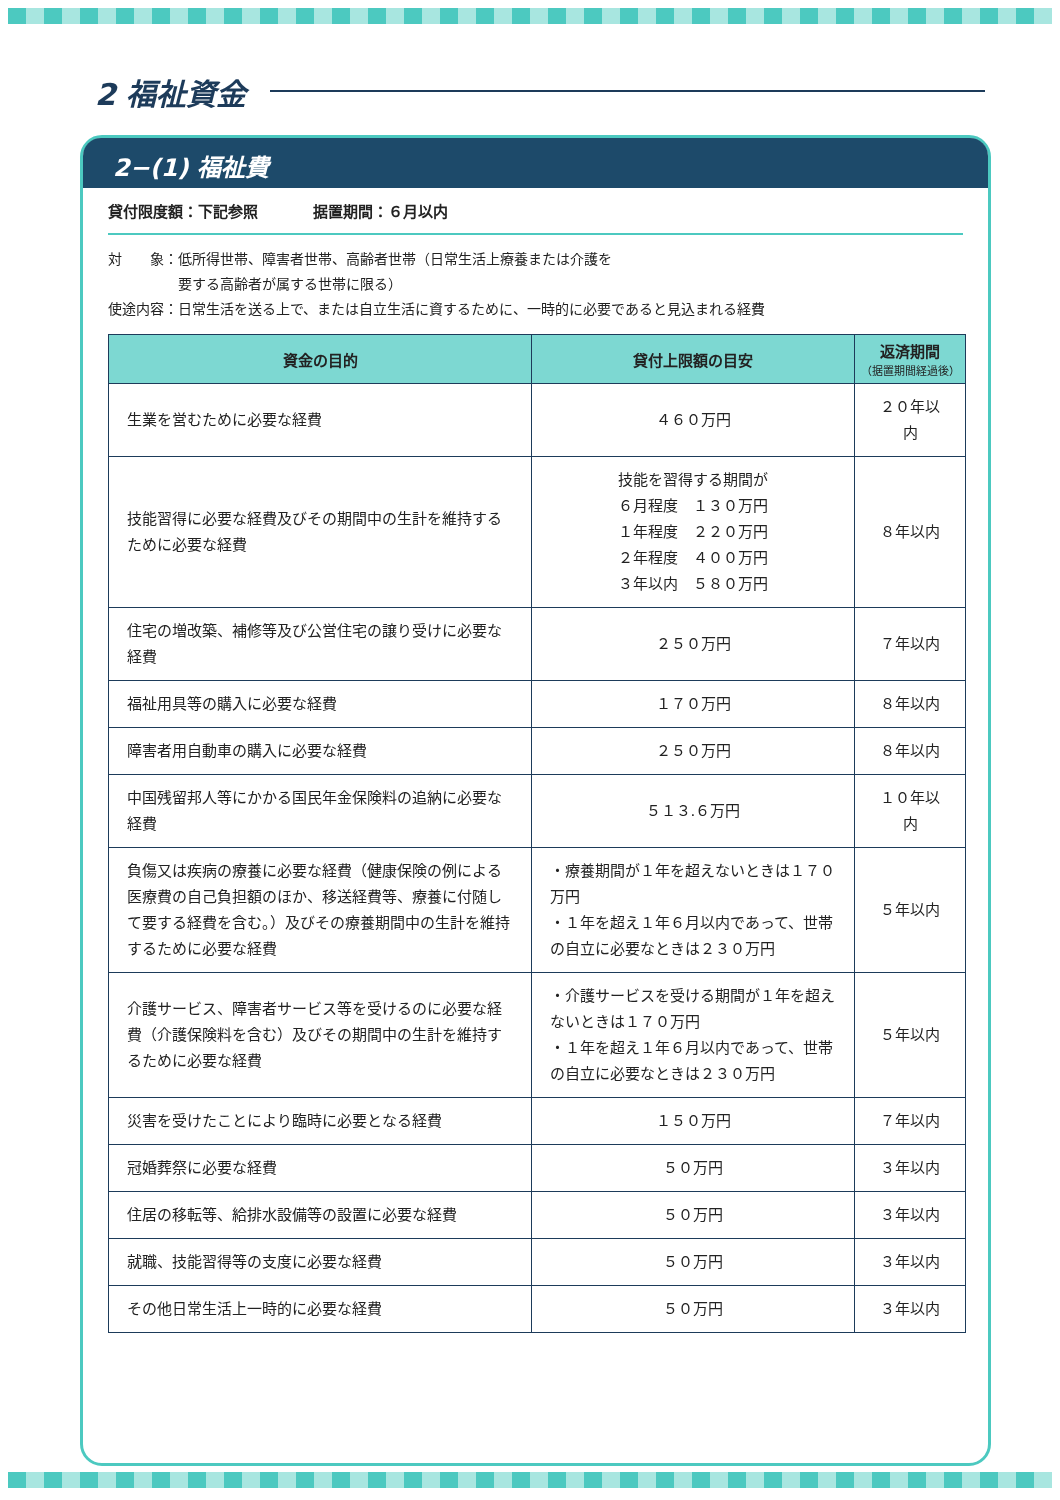2 福祉資金
2−(1) 福祉費
貸付限度額：下記参照 据置期間：６月以内
対　　象：低所得世帯、障害者世帯、高齢者世帯（日常生活上療養または介護を
　　　　　要する高齢者が属する世帯に限る）
使途内容：日常生活を送る上で、または自立生活に資するために、一時的に必要であると見込まれる経費
| 資金の目的 | 貸付上限額の目安 | 返済期間 （据置期間経過後） |
| --- | --- | --- |
| 生業を営むために必要な経費 | ４６０万円 | ２０年以内 |
| 技能習得に必要な経費及びその期間中の生計を維持するために必要な経費 | 技能を習得する期間が ６月程度 １３０万円 １年程度 ２２０万円 ２年程度 ４００万円 ３年以内 ５８０万円 | ８年以内 |
| 住宅の増改築、補修等及び公営住宅の譲り受けに必要な経費 | ２５０万円 | ７年以内 |
| 福祉用具等の購入に必要な経費 | １７０万円 | ８年以内 |
| 障害者用自動車の購入に必要な経費 | ２５０万円 | ８年以内 |
| 中国残留邦人等にかかる国民年金保険料の追納に必要な経費 | ５１３.６万円 | １０年以内 |
| 負傷又は疾病の療養に必要な経費（健康保険の例による医療費の自己負担額のほか、移送経費等、療養に付随して要する経費を含む。）及びその療養期間中の生計を維持するために必要な経費 | ・療養期間が１年を超えないときは１７０万円 ・１年を超え１年６月以内であって、世帯の自立に必要なときは２３０万円 | ５年以内 |
| 介護サービス、障害者サービス等を受けるのに必要な経費（介護保険料を含む）及びその期間中の生計を維持するために必要な経費 | ・介護サービスを受ける期間が１年を超えないときは１７０万円 ・１年を超え１年６月以内であって、世帯の自立に必要なときは２３０万円 | ５年以内 |
| 災害を受けたことにより臨時に必要となる経費 | １５０万円 | ７年以内 |
| 冠婚葬祭に必要な経費 | ５０万円 | ３年以内 |
| 住居の移転等、給排水設備等の設置に必要な経費 | ５０万円 | ３年以内 |
| 就職、技能習得等の支度に必要な経費 | ５０万円 | ３年以内 |
| その他日常生活上一時的に必要な経費 | ５０万円 | ３年以内 |